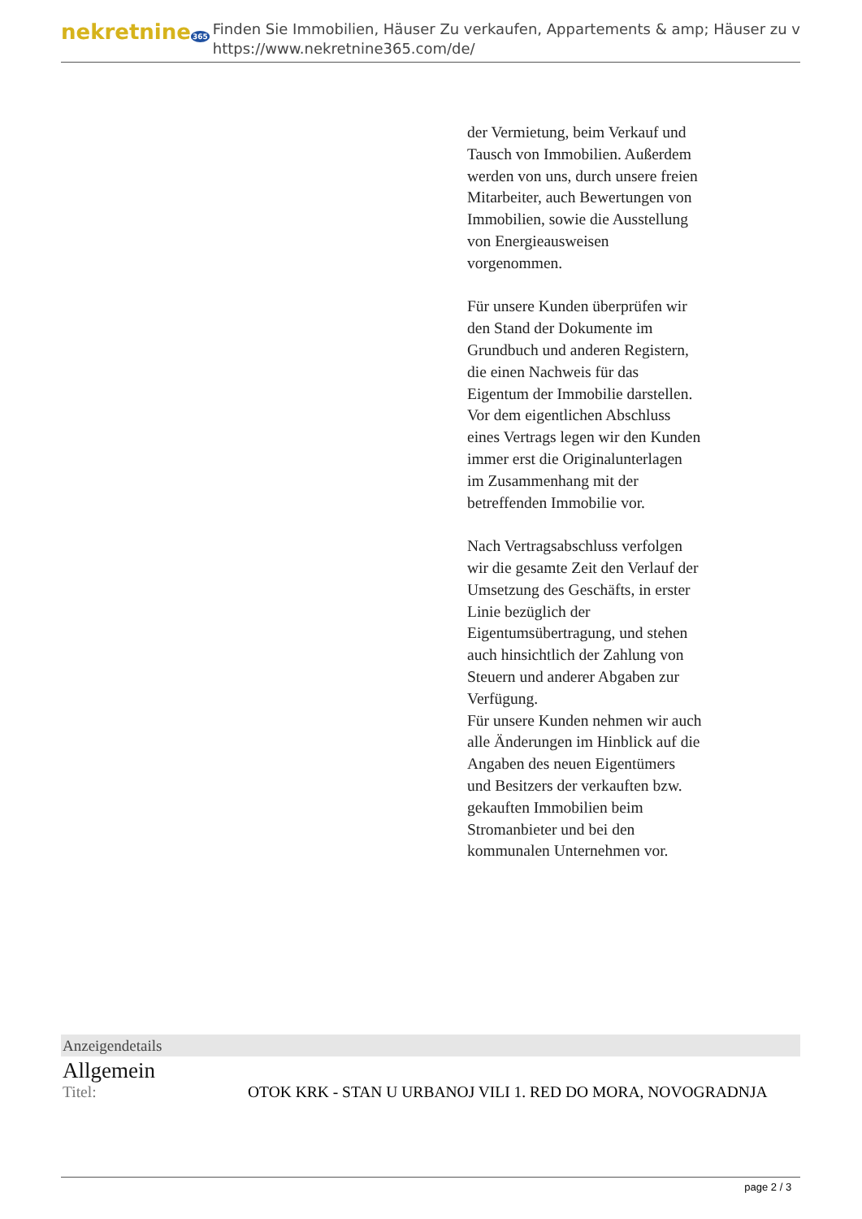nekretnine365
Finden Sie Immobilien, Häuser Zu verkaufen, Appartements & amp; Häuser zu v
https://www.nekretnine365.com/de/
der Vermietung, beim Verkauf und Tausch von Immobilien. Außerdem werden von uns, durch unsere freien Mitarbeiter, auch Bewertungen von Immobilien, sowie die Ausstellung von Energieausweisen vorgenommen.
Für unsere Kunden überprüfen wir den Stand der Dokumente im Grundbuch und anderen Registern, die einen Nachweis für das Eigentum der Immobilie darstellen.
Vor dem eigentlichen Abschluss eines Vertrags legen wir den Kunden immer erst die Originalunterlagen im Zusammenhang mit der betreffenden Immobilie vor.
Nach Vertragsabschluss verfolgen wir die gesamte Zeit den Verlauf der Umsetzung des Geschäfts, in erster Linie bezüglich der Eigentumsübertragung, und stehen auch hinsichtlich der Zahlung von Steuern und anderer Abgaben zur Verfügung.
Für unsere Kunden nehmen wir auch alle Änderungen im Hinblick auf die Angaben des neuen Eigentümers und Besitzers der verkauften bzw. gekauften Immobilien beim Stromanbieter und bei den kommunalen Unternehmen vor.
Anzeigendetails
Allgemein
| Titel: | OTOK KRK - STAN U URBANOJ VILI 1. RED DO MORA, NOVOGRADNJA |
page 2 / 3